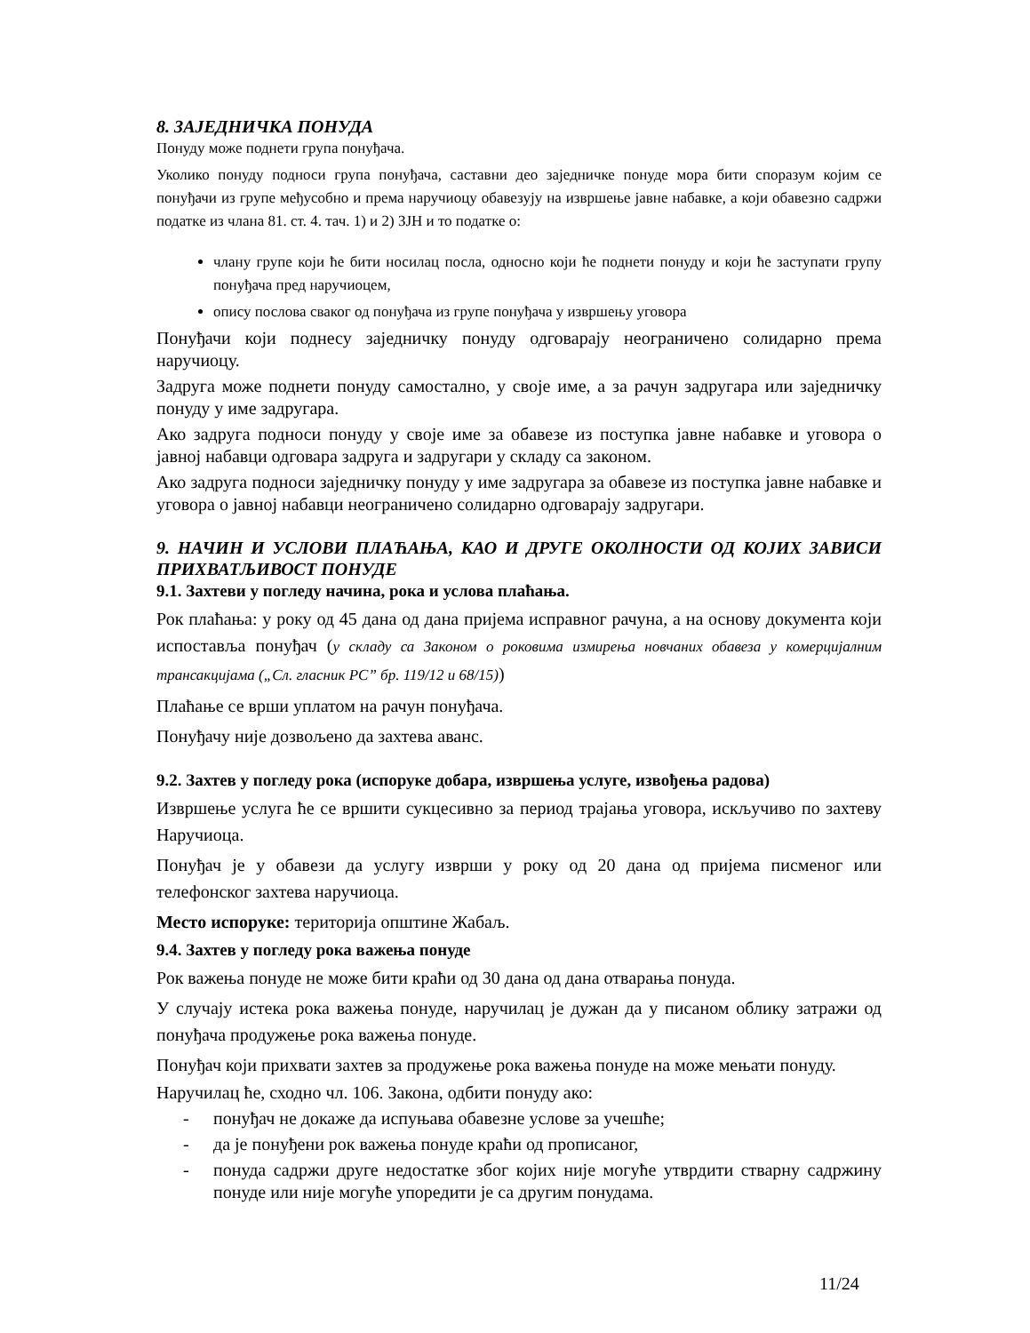8. ЗАЈЕДНИЧКА ПОНУДА
Понуду може поднети група понуђача.
Уколико понуду подноси група понуђача, саставни део заједничке понуде мора бити споразум којим се понуђачи из групе међусобно и према наручиоцу обавезују на извршење јавне набавке, а који обавезно садржи податке из члана 81. ст. 4. тач. 1) и 2) ЗЈН и то податке о:
члану групе који ће бити носилац посла, односно који ће поднети понуду и који ће заступати групу понуђача пред наручиоцем,
опису послова сваког од понуђача из групе понуђача у извршењу уговора
Понуђачи који поднесу заједничку понуду одговарају неограничено солидарно према наручиоцу.
Задруга може поднети понуду самостално, у своје име, а за рачун задругара или заједничку понуду у име задругара.
Ако задруга подноси понуду у своје име за обавезе из поступка јавне набавке и уговора о јавној набавци одговара задруга и задругари у складу са законом.
Ако задруга подноси заједничку понуду у име задругара за обавезе из поступка јавне набавке и уговора о јавној набавци неограничено солидарно одговарају задругари.
9. НАЧИН И УСЛОВИ ПЛАЋАЊА, КАО И ДРУГЕ ОКОЛНОСТИ ОД КОЈИХ ЗАВИСИ ПРИХВАТЉИВОСТ ПОНУДЕ
9.1. Захтеви у погледу начина, рока и услова плаћања.
Рок плаћања: у року од 45 дана од дана пријема исправног рачуна, а на основу документа који испоставља понуђач (у складу са Законом о роковима измирења новчаних обавеза у комерцијалним трансакцијама („Сл. гласник РС” бр. 119/12 и 68/15))
Плаћање се врши уплатом на рачун понуђача.
Понуђачу није дозвољено да захтева аванс.
9.2. Захтев у погледу рока (испоруке добара, извршења услуге, извођења радова)
Извршење услуга ће се вршити сукцесивно за период трајања уговора, искључиво по захтеву Наручиоца.
Понуђач је у обавези да услугу изврши у року од 20 дана од пријема писменог или телефонског захтева наручиоца.
Место испоруке: територија општине Жабаљ.
9.4. Захтев у погледу рока важења понуде
Рок важења понуде не може бити краћи од 30 дана од дана отварања понуда.
У случају истека рока важења понуде, наручилац је дужан да у писаном облику затражи од понуђача продужење рока важења понуде.
Понуђач који прихвати захтев за продужење рока важења понуде на може мењати понуду.
Наручилац ће, сходно чл. 106. Закона, одбити понуду ако:
- понуђач не докаже да испуњава обавезне услове за учешће;
- да је понуђени рок важења понуде краћи од прописаног,
- понуда садржи друге недостатке због којих није могуће утврдити стварну садржину понуде или није могуће упоредити је са другим понудама.
11/24